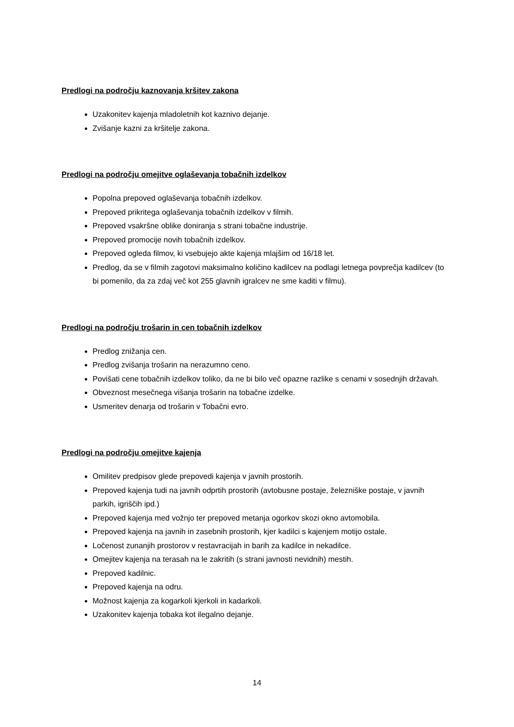Predlogi na področju kaznovanja kršitev zakona
Uzakonitev kajenja mladoletnih kot kaznivo dejanje.
Zvišanje kazni za kršitelje zakona.
Predlogi na področju omejitve oglaševanja tobačnih izdelkov
Popolna prepoved oglaševanja tobačnih izdelkov.
Prepoved prikritega oglaševanja tobačnih izdelkov v filmih.
Prepoved vsakršne oblike doniranja s strani tobačne industrije.
Prepoved promocije novih tobačnih izdelkov.
Prepoved ogleda filmov, ki vsebujejo akte kajenja mlajšim od 16/18 let.
Predlog, da se v filmih zagotovi maksimalno količino kadilcev na podlagi letnega povprečja kadilcev (to bi pomenilo, da za zdaj več kot 255 glavnih igralcev ne sme kaditi v filmu).
Predlogi na področju trošarin in cen tobačnih izdelkov
Predlog znižanja cen.
Predlog zvišanja trošarin na nerazumno ceno.
Povišati cene tobačnih izdelkov toliko, da ne bi bilo več opazne razlike s cenami v sosednjih državah.
Obveznost mesečnega višanja trošarin na tobačne izdelke.
Usmeritev denarja od trošarin v Tobačni evro.
Predlogi na področju omejitve kajenja
Omilitev predpisov glede prepovedi kajenja v javnih prostorih.
Prepoved kajenja tudi na javnih odprtih prostorih (avtobusne postaje, železniške postaje, v javnih parkih, igriščih ipd.)
Prepoved kajenja med vožnjo ter prepoved metanja ogorkov skozi okno avtomobila.
Prepoved kajenja na javnih in zasebnih prostorih, kjer kadilci s kajenjem motijo ostale.
Ločenost zunanjih prostorov v restavracijah in barih za kadilce in nekadilce.
Omejitev kajenja na terasah na le zakritih (s strani javnosti nevidnih) mestih.
Prepoved kadilnic.
Prepoved kajenja na odru.
Možnost kajenja za kogarkoli kjerkoli in kadarkoli.
Uzakonitev kajenja tobaka kot ilegalno dejanje.
14